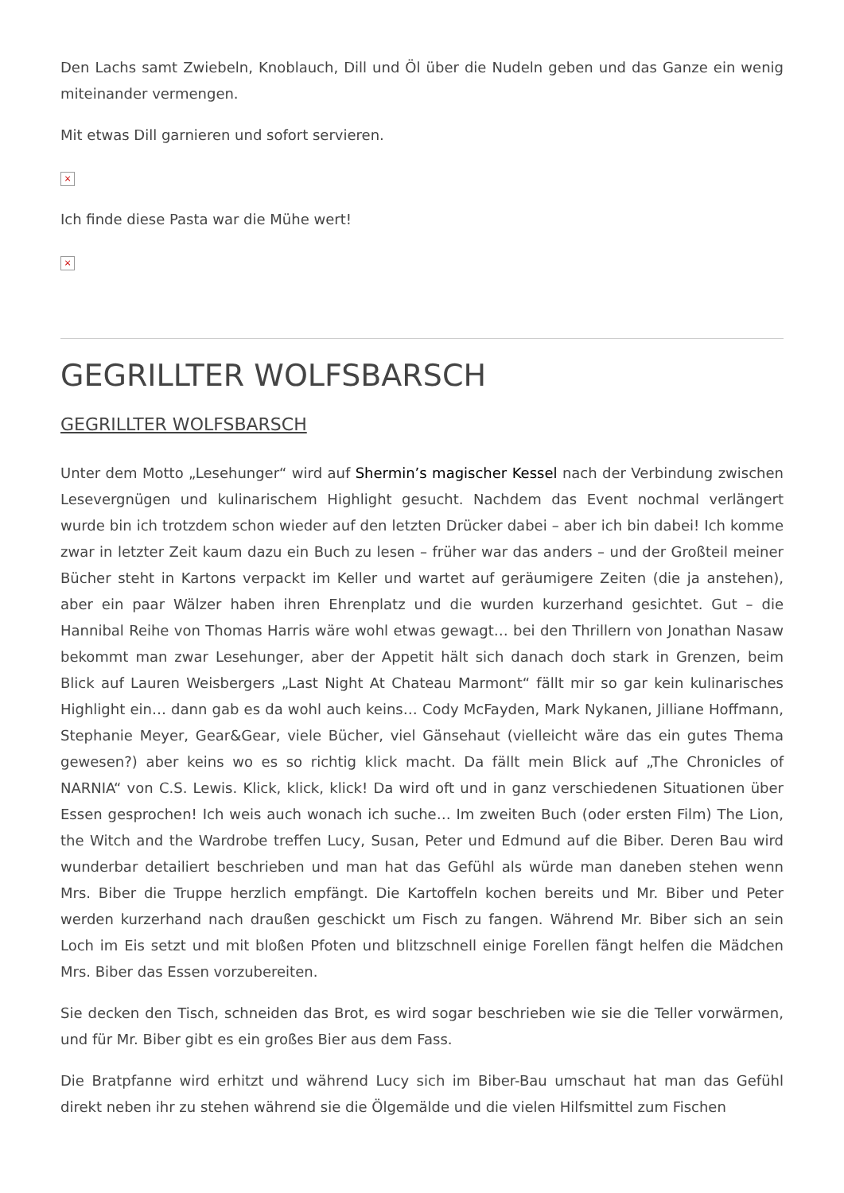Den Lachs samt Zwiebeln, Knoblauch, Dill und Öl über die Nudeln geben und das Ganze ein wenig miteinander vermengen.
Mit etwas Dill garnieren und sofort servieren.
×
Ich finde diese Pasta war die Mühe wert!
×
GEGRILLTER WOLFSBARSCH
GEGRILLTER WOLFSBARSCH
Unter dem Motto „Lesehunger“ wird auf Shermin’s magischer Kessel nach der Verbindung zwischen Lesevergnügen und kulinarischem Highlight gesucht. Nachdem das Event nochmal verlängert wurde bin ich trotzdem schon wieder auf den letzten Drücker dabei – aber ich bin dabei! Ich komme zwar in letzter Zeit kaum dazu ein Buch zu lesen – früher war das anders – und der Großteil meiner Bücher steht in Kartons verpackt im Keller und wartet auf geräumigere Zeiten (die ja anstehen), aber ein paar Wälzer haben ihren Ehrenplatz und die wurden kurzerhand gesichtet. Gut – die Hannibal Reihe von Thomas Harris wäre wohl etwas gewagt… bei den Thrillern von Jonathan Nasaw bekommt man zwar Lesehunger, aber der Appetit hält sich danach doch stark in Grenzen, beim Blick auf Lauren Weisbergers „Last Night At Chateau Marmont“ fällt mir so gar kein kulinarisches Highlight ein… dann gab es da wohl auch keins… Cody McFayden, Mark Nykanen, Jilliane Hoffmann, Stephanie Meyer, Gear&Gear, viele Bücher, viel Gänsehaut (vielleicht wäre das ein gutes Thema gewesen?) aber keins wo es so richtig klick macht. Da fällt mein Blick auf „The Chronicles of NARNIA“ von C.S. Lewis. Klick, klick, klick! Da wird oft und in ganz verschiedenen Situationen über Essen gesprochen! Ich weis auch wonach ich suche… Im zweiten Buch (oder ersten Film) The Lion, the Witch and the Wardrobe treffen Lucy, Susan, Peter und Edmund auf die Biber. Deren Bau wird wunderbar detailiert beschrieben und man hat das Gefühl als würde man daneben stehen wenn Mrs. Biber die Truppe herzlich empfängt. Die Kartoffeln kochen bereits und Mr. Biber und Peter werden kurzerhand nach draußen geschickt um Fisch zu fangen. Während Mr. Biber sich an sein Loch im Eis setzt und mit bloßen Pfoten und blitzschnell einige Forellen fängt helfen die Mädchen Mrs. Biber das Essen vorzubereiten.
Sie decken den Tisch, schneiden das Brot, es wird sogar beschrieben wie sie die Teller vorwärmen, und für Mr. Biber gibt es ein großes Bier aus dem Fass.
Die Bratpfanne wird erhitzt und während Lucy sich im Biber-Bau umschaut hat man das Gefühl direkt neben ihr zu stehen während sie die Ölgemälde und die vielen Hilfsmittel zum Fischen